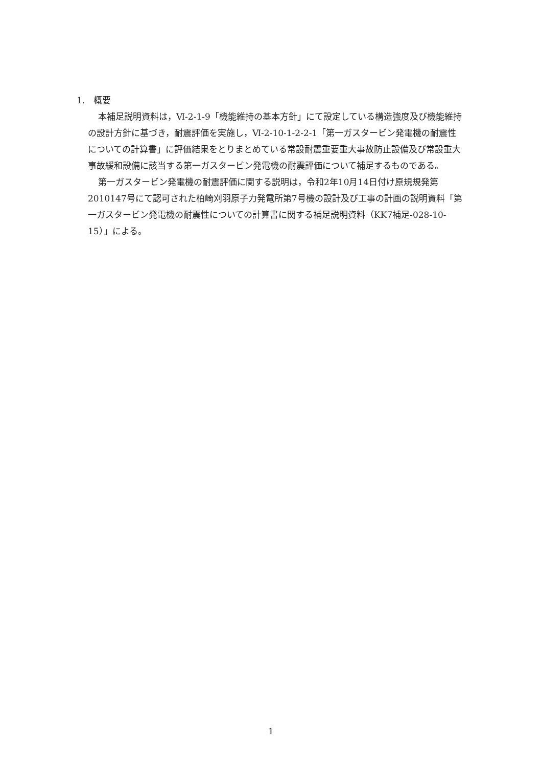1.　概要
本補足説明資料は，Ⅵ-2-1-9「機能維持の基本方針」にて設定している構造強度及び機能維持の設計方針に基づき，耐震評価を実施し，Ⅵ-2-10-1-2-2-1「第一ガスタービン発電機の耐震性についての計算書」に評価結果をとりまとめている常設耐震重要重大事故防止設備及び常設重大事故緩和設備に該当する第一ガスタービン発電機の耐震評価について補足するものである。
第一ガスタービン発電機の耐震評価に関する説明は，令和2年10月14日付け原規規発第2010147号にて認可された柏崎刈羽原子力発電所第7号機の設計及び工事の計画の説明資料「第一ガスタービン発電機の耐震性についての計算書に関する補足説明資料（KK7補足-028-10-15）」による。
1